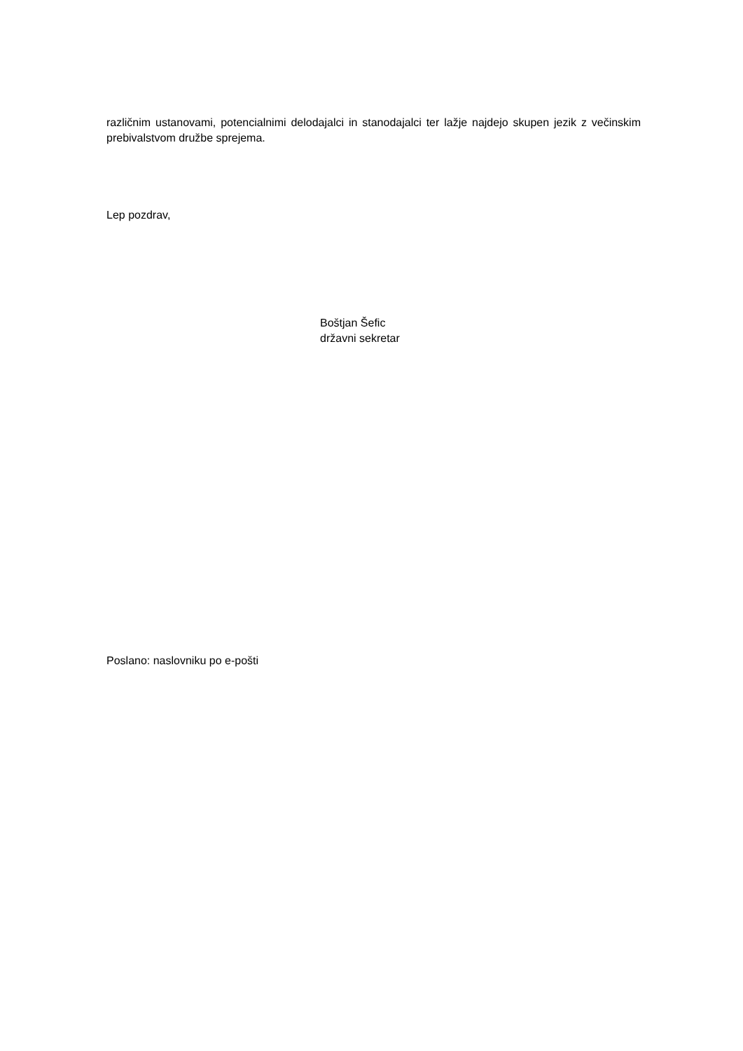različnim ustanovami, potencialnimi delodajalci in stanodajalci ter lažje najdejo skupen jezik z večinskim prebivalstvom družbe sprejema.
Lep pozdrav,
Boštjan Šefic
državni sekretar
Poslano: naslovniku po e-pošti